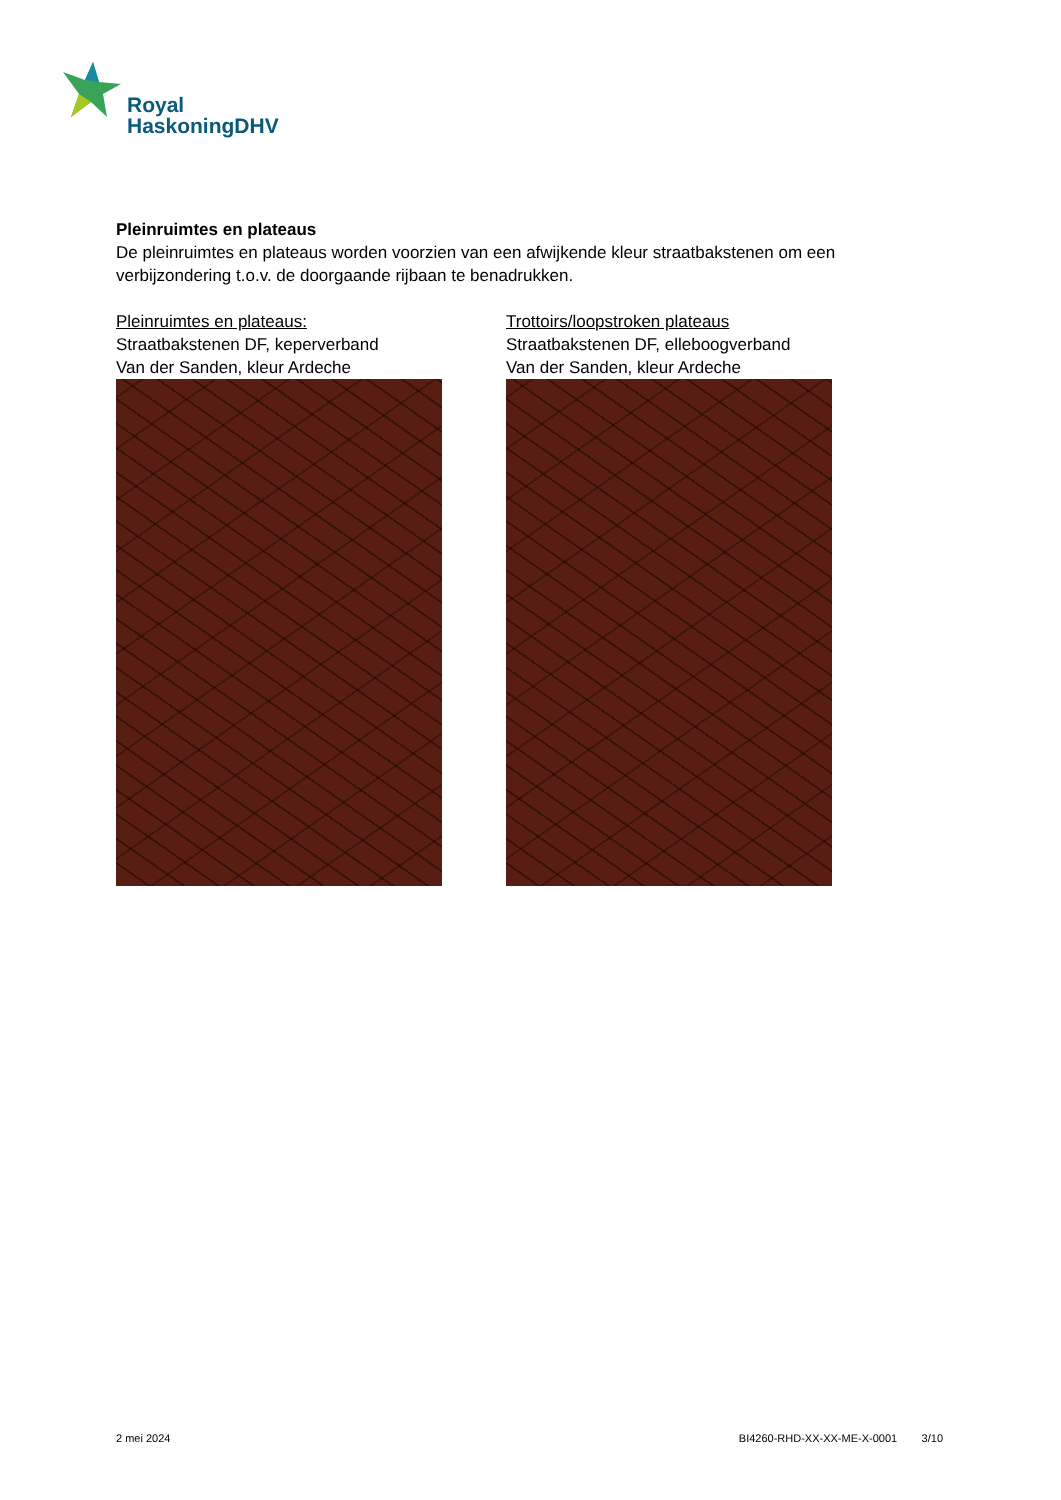Royal
HaskoningDHV
Pleinruimtes en plateaus
De pleinruimtes en plateaus worden voorzien van een afwijkende kleur straatbakstenen om een verbijzondering t.o.v. de doorgaande rijbaan te benadrukken.
Pleinruimtes en plateaus:
Straatbakstenen DF, keperverband
Van der Sanden, kleur Ardeche
Trottoirs/loopstroken plateaus
Straatbakstenen DF, elleboogverband
Van der Sanden, kleur Ardeche
2 mei 2024 BI4260-RHD-XX-XX-ME-X-0001 3/10